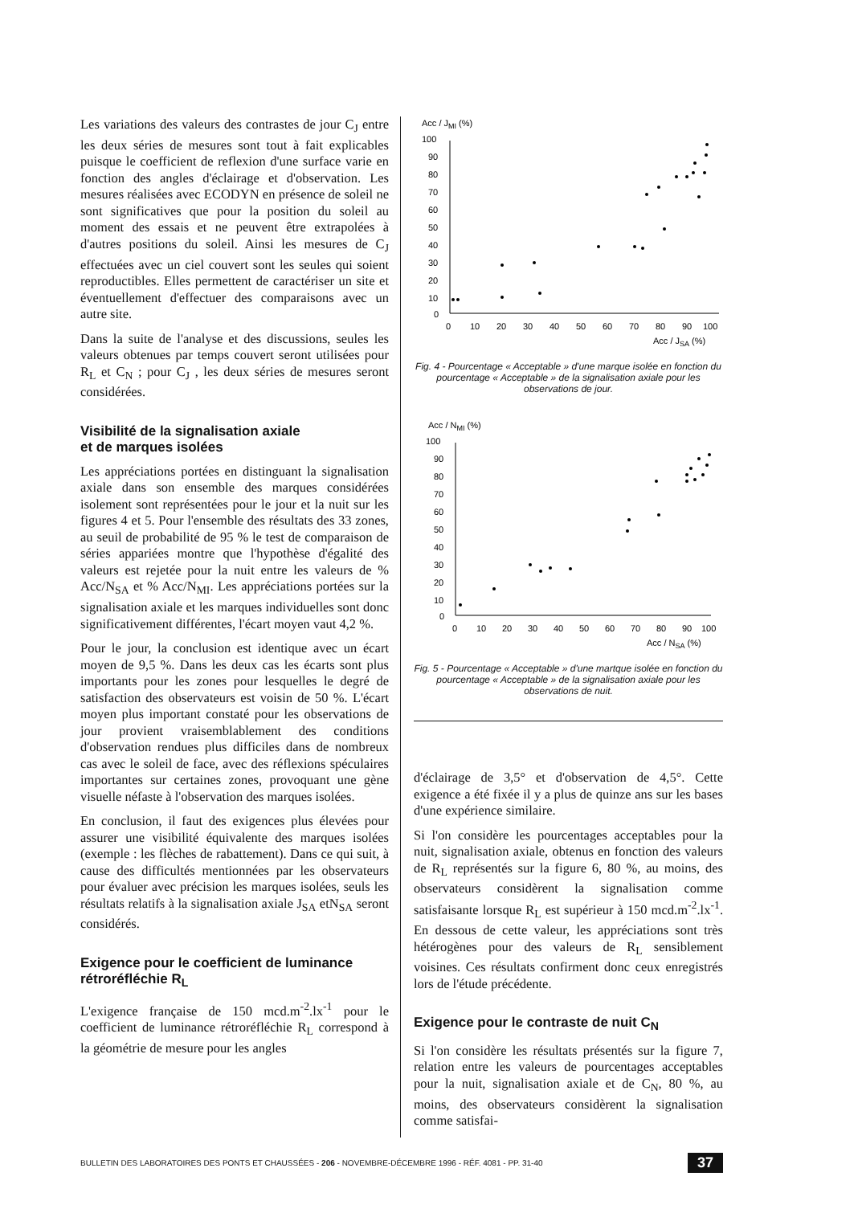Les variations des valeurs des contrastes de jour C<sub>J</sub> entre les deux séries de mesures sont tout à fait explicables puisque le coefficient de reflexion d'une surface varie en fonction des angles d'éclairage et d'observation. Les mesures réalisées avec ECODYN en présence de soleil ne sont significatives que pour la position du soleil au moment des essais et ne peuvent être extrapolées à d'autres positions du soleil. Ainsi les mesures de C<sub>J</sub> effectuées avec un ciel couvert sont les seules qui soient reproductibles. Elles permettent de caractériser un site et éventuellement d'effectuer des comparaisons avec un autre site.
Dans la suite de l'analyse et des discussions, seules les valeurs obtenues par temps couvert seront utilisées pour R<sub>L</sub> et C<sub>N</sub> ; pour C<sub>J</sub> , les deux séries de mesures seront considérées.
Visibilité de la signalisation axiale
et de marques isolées
Les appréciations portées en distinguant la signalisation axiale dans son ensemble des marques considérées isolement sont représentées pour le jour et la nuit sur les figures 4 et 5. Pour l'ensemble des résultats des 33 zones, au seuil de probabilité de 95 % le test de comparaison de séries appariées montre que l'hypothèse d'égalité des valeurs est rejetée pour la nuit entre les valeurs de % Acc/N<sub>SA</sub> et % Acc/N<sub>MI</sub>. Les appréciations portées sur la signalisation axiale et les marques individuelles sont donc significativement différentes, l'écart moyen vaut 4,2 %.
Pour le jour, la conclusion est identique avec un écart moyen de 9,5 %. Dans les deux cas les écarts sont plus importants pour les zones pour lesquelles le degré de satisfaction des observateurs est voisin de 50 %. L'écart moyen plus important constaté pour les observations de jour provient vraisemblablement des conditions d'observation rendues plus difficiles dans de nombreux cas avec le soleil de face, avec des réflexions spéculaires importantes sur certaines zones, provoquant une gène visuelle néfaste à l'observation des marques isolées.
En conclusion, il faut des exigences plus élevées pour assurer une visibilité équivalente des marques isolées (exemple : les flèches de rabattement). Dans ce qui suit, à cause des difficultés mentionnées par les observateurs pour évaluer avec précision les marques isolées, seuls les résultats relatifs à la signalisation axiale J<sub>SA</sub> etN<sub>SA</sub> seront considérés.
Exigence pour le coefficient de luminance rétroréfléchie R<sub>L</sub>
L'exigence française de 150 mcd.m<sup>-2</sup>.lx<sup>-1</sup> pour le coefficient de luminance rétroréfléchie R<sub>L</sub> correspond à la géométrie de mesure pour les angles
Acc / JMI (%)
100
90
80
70
60
50
40
30
20
10
0
0
10
20
30
40
50
60
70
80
90
100
Acc / JSA (%)
Fig. 4 - Pourcentage « Acceptable » d'une marque isolée en fonction du pourcentage « Acceptable » de la signalisation axiale pour les observations de jour.
Acc / NMI (%)
100
90
80
70
60
50
40
30
20
10
0
0
10
20
30
40
50
60
70
80
90
100
Acc / NSA (%)
Fig. 5 - Pourcentage « Acceptable » d'une martque isolée en fonction du pourcentage « Acceptable » de la signalisation axiale pour les observations de nuit.
d'éclairage de 3,5° et d'observation de 4,5°. Cette exigence a été fixée il y a plus de quinze ans sur les bases d'une expérience similaire.
Si l'on considère les pourcentages acceptables pour la nuit, signalisation axiale, obtenus en fonction des valeurs de R<sub>L</sub> représentés sur la figure 6, 80 %, au moins, des observateurs considèrent la signalisation comme satisfaisante lorsque R<sub>L</sub> est supérieur à 150 mcd.m<sup>-2</sup>.lx<sup>-1</sup>. En dessous de cette valeur, les appréciations sont très hétérogènes pour des valeurs de R<sub>L</sub> sensiblement voisines. Ces résultats confirment donc ceux enregistrés lors de l'étude précédente.
Exigence pour le contraste de nuit C<sub>N</sub>
Si l'on considère les résultats présentés sur la figure 7, relation entre les valeurs de pourcentages acceptables pour la nuit, signalisation axiale et de C<sub>N</sub>, 80 %, au moins, des observateurs considèrent la signalisation comme satisfai-
BULLETIN DES LABORATOIRES DES PONTS ET CHAUSSÉES - 206 - NOVEMBRE-DÉCEMBRE 1996 - RÉF. 4081 - PP. 31-40 37